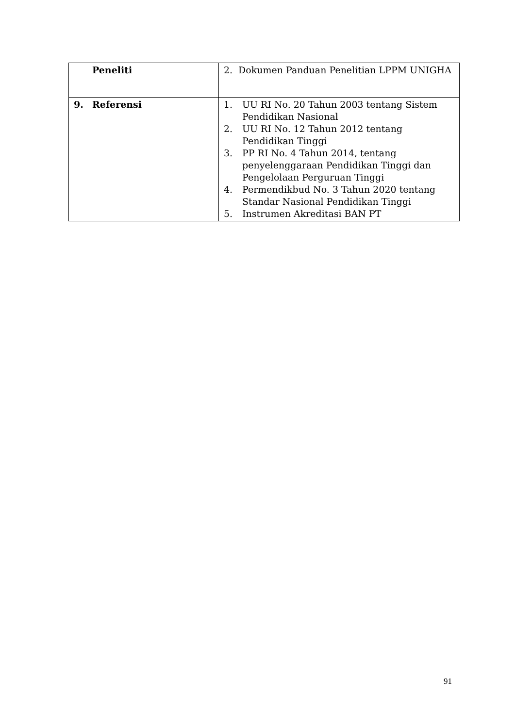| Peneliti | 2. Dokumen Panduan Penelitian LPPM UNIGHA |
| 9. Referensi | 1. UU RI No. 20 Tahun 2003 tentang Sistem Pendidikan Nasional 2. UU RI No. 12 Tahun 2012 tentang Pendidikan Tinggi 3. PP RI No. 4 Tahun 2014, tentang penyelenggaraan Pendidikan Tinggi dan Pengelolaan Perguruan Tinggi 4. Permendikbud No. 3 Tahun 2020 tentang Standar Nasional Pendidikan Tinggi 5. Instrumen Akreditasi BAN PT |
91